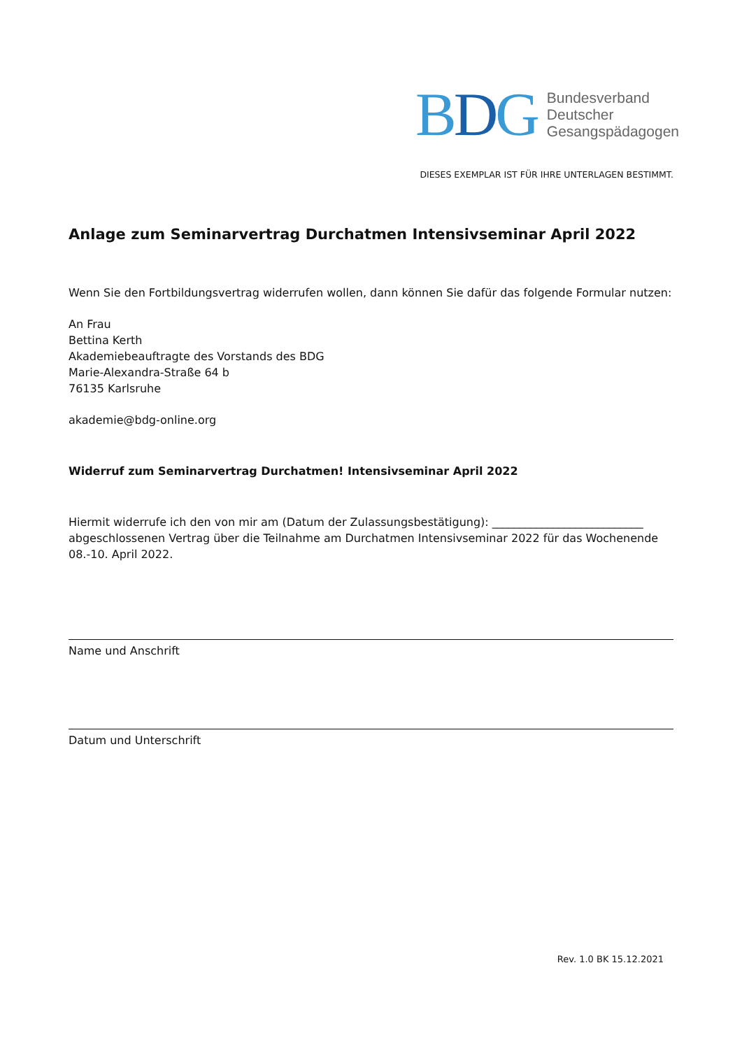BDG
Bundesverband
Deutscher
Gesangspädagogen
DIESES EXEMPLAR IST FÜR IHRE UNTERLAGEN BESTIMMT.
Anlage zum Seminarvertrag Durchatmen Intensivseminar April 2022
Wenn Sie den Fortbildungsvertrag widerrufen wollen, dann können Sie dafür das folgende Formular nutzen:
An Frau
Bettina Kerth
Akademiebeauftragte des Vorstands des BDG
Marie-Alexandra-Straße 64 b
76135 Karlsruhe
akademie@bdg-online.org
Widerruf zum Seminarvertrag Durchatmen! Intensivseminar April 2022
Hiermit widerrufe ich den von mir am (Datum der Zulassungsbestätigung): ___________________________ abgeschlossenen Vertrag über die Teilnahme am Durchatmen Intensivseminar 2022 für das Wochenende 08.-10. April 2022.
Name und Anschrift
Datum und Unterschrift
Rev. 1.0 BK 15.12.2021